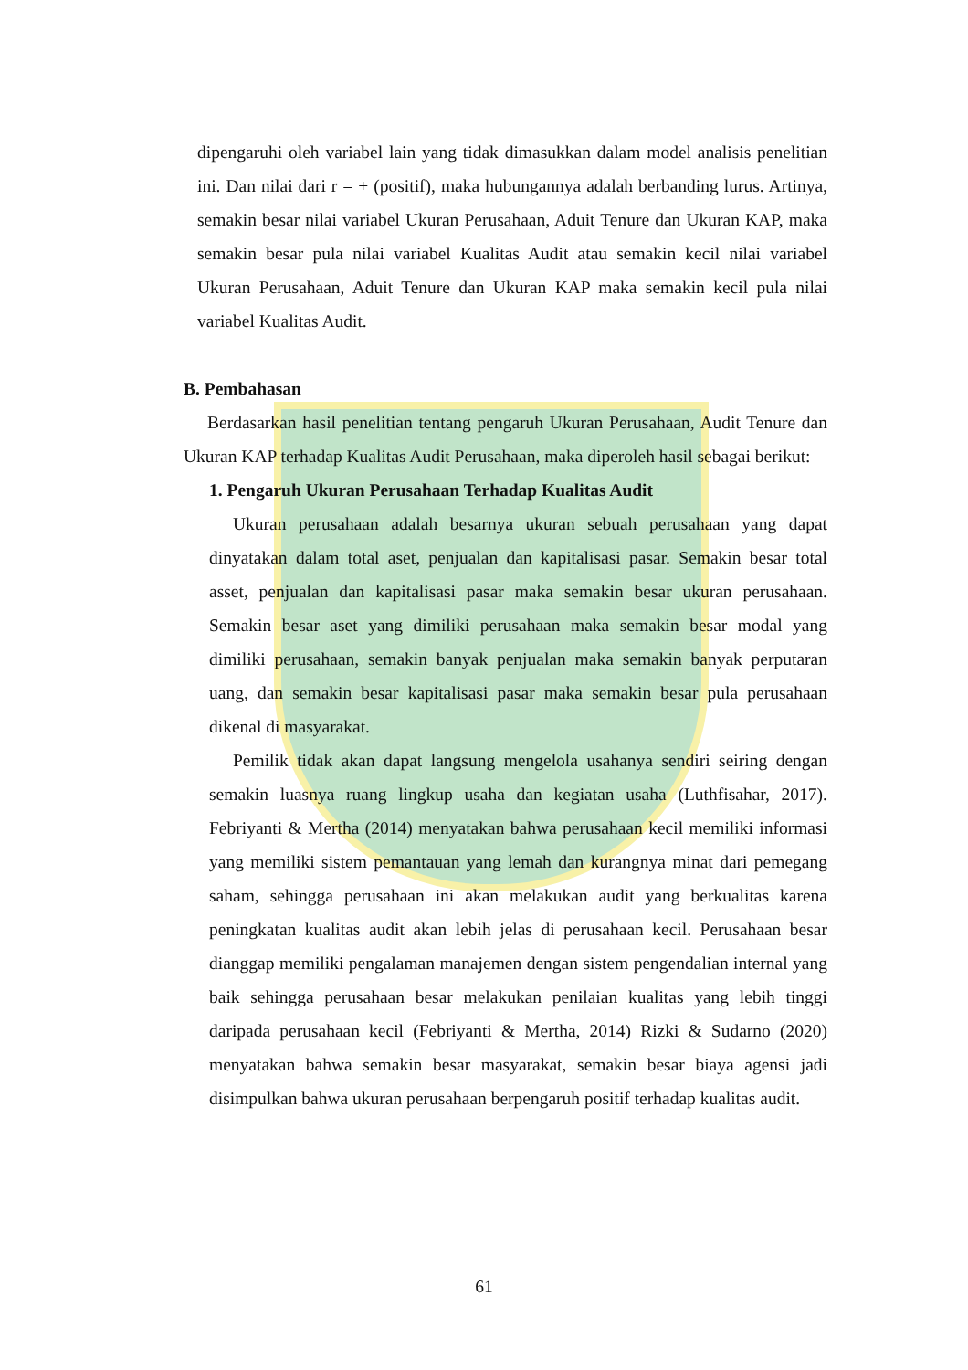dipengaruhi oleh variabel lain yang tidak dimasukkan dalam model analisis penelitian ini. Dan nilai dari r = + (positif), maka hubungannya adalah berbanding lurus. Artinya, semakin besar nilai variabel Ukuran Perusahaan, Aduit Tenure dan Ukuran KAP, maka semakin besar pula nilai variabel Kualitas Audit atau semakin kecil nilai variabel Ukuran Perusahaan, Aduit Tenure dan Ukuran KAP maka semakin kecil pula nilai variabel Kualitas Audit.
B. Pembahasan
Berdasarkan hasil penelitian tentang pengaruh Ukuran Perusahaan, Audit Tenure dan Ukuran KAP terhadap Kualitas Audit Perusahaan, maka diperoleh hasil sebagai berikut:
1. Pengaruh Ukuran Perusahaan Terhadap Kualitas Audit
Ukuran perusahaan adalah besarnya ukuran sebuah perusahaan yang dapat dinyatakan dalam total aset, penjualan dan kapitalisasi pasar. Semakin besar total asset, penjualan dan kapitalisasi pasar maka semakin besar ukuran perusahaan. Semakin besar aset yang dimiliki perusahaan maka semakin besar modal yang dimiliki perusahaan, semakin banyak penjualan maka semakin banyak perputaran uang, dan semakin besar kapitalisasi pasar maka semakin besar pula perusahaan dikenal di masyarakat.
Pemilik tidak akan dapat langsung mengelola usahanya sendiri seiring dengan semakin luasnya ruang lingkup usaha dan kegiatan usaha (Luthfisahar, 2017). Febriyanti & Mertha (2014) menyatakan bahwa perusahaan kecil memiliki informasi yang memiliki sistem pemantauan yang lemah dan kurangnya minat dari pemegang saham, sehingga perusahaan ini akan melakukan audit yang berkualitas karena peningkatan kualitas audit akan lebih jelas di perusahaan kecil. Perusahaan besar dianggap memiliki pengalaman manajemen dengan sistem pengendalian internal yang baik sehingga perusahaan besar melakukan penilaian kualitas yang lebih tinggi daripada perusahaan kecil (Febriyanti & Mertha, 2014) Rizki & Sudarno (2020) menyatakan bahwa semakin besar masyarakat, semakin besar biaya agensi jadi disimpulkan bahwa ukuran perusahaan berpengaruh positif terhadap kualitas audit.
61